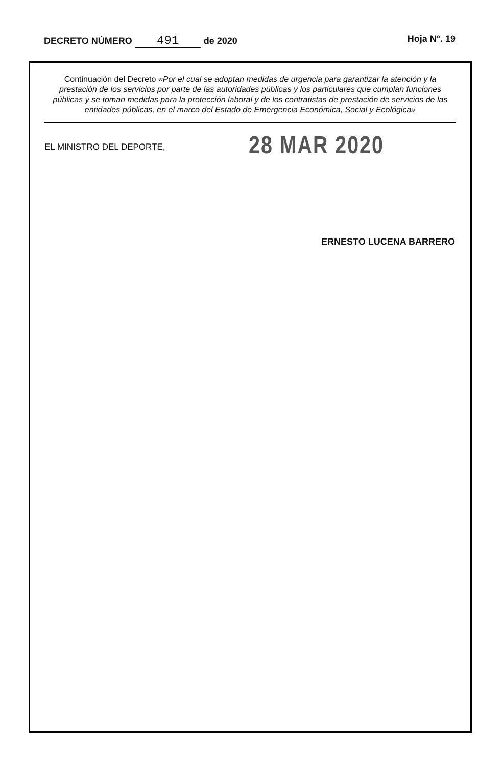DECRETO NÚMERO 491 de 2020 Hoja N°. 19
Continuación del Decreto «Por el cual se adoptan medidas de urgencia para garantizar la atención y la prestación de los servicios por parte de las autoridades públicas y los particulares que cumplan funciones públicas y se toman medidas para la protección laboral y de los contratistas de prestación de servicios de las entidades públicas, en el marco del Estado de Emergencia Económica, Social y Ecológica»
EL MINISTRO DEL DEPORTE,
28 MAR 2020
ERNESTO LUCENA BARRERO